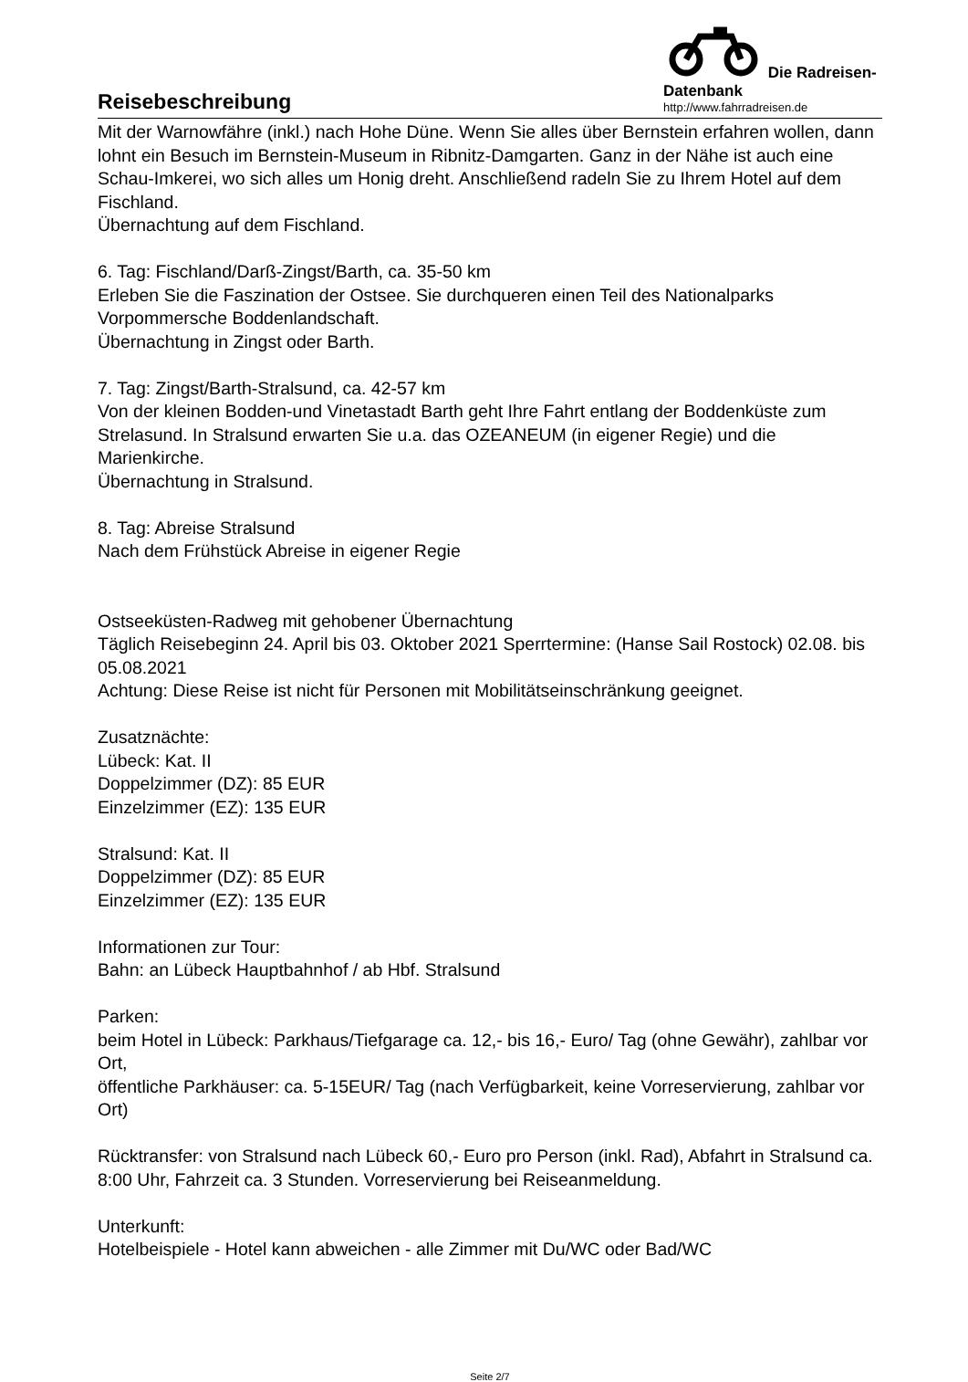Reisebeschreibung
Die Radreisen-Datenbank
http://www.fahrradreisen.de
Mit der Warnowfähre (inkl.) nach Hohe Düne. Wenn Sie alles über Bernstein erfahren wollen, dann lohnt ein Besuch im Bernstein-Museum in Ribnitz-Damgarten. Ganz in der Nähe ist auch eine Schau-Imkerei, wo sich alles um Honig dreht. Anschließend radeln Sie zu Ihrem Hotel auf dem Fischland.
Übernachtung auf dem Fischland.
6. Tag: Fischland/Darß-Zingst/Barth, ca. 35-50 km
Erleben Sie die Faszination der Ostsee. Sie durchqueren einen Teil des Nationalparks Vorpommersche Boddenlandschaft.
Übernachtung in Zingst oder Barth.
7. Tag: Zingst/Barth-Stralsund, ca. 42-57 km
Von der kleinen Bodden-und Vinetastadt Barth geht Ihre Fahrt entlang der Boddenküste zum Strelasund. In Stralsund erwarten Sie u.a. das OZEANEUM (in eigener Regie) und die Marienkirche.
Übernachtung in Stralsund.
8. Tag: Abreise Stralsund
Nach dem Frühstück Abreise in eigener Regie
Ostseeküsten-Radweg mit gehobener Übernachtung
Täglich Reisebeginn 24. April bis 03. Oktober 2021 Sperrtermine: (Hanse Sail Rostock) 02.08. bis 05.08.2021
Achtung: Diese Reise ist nicht für Personen mit Mobilitätseinschränkung geeignet.
Zusatznächte:
Lübeck: Kat. II
Doppelzimmer (DZ): 85 EUR
Einzelzimmer (EZ): 135 EUR
Stralsund: Kat. II
Doppelzimmer (DZ): 85 EUR
Einzelzimmer (EZ): 135 EUR
Informationen zur Tour:
Bahn: an Lübeck Hauptbahnhof / ab Hbf. Stralsund
Parken:
beim Hotel in Lübeck: Parkhaus/Tiefgarage ca. 12,- bis 16,- Euro/ Tag (ohne Gewähr), zahlbar vor Ort,
öffentliche Parkhäuser: ca. 5-15EUR/ Tag (nach Verfügbarkeit, keine Vorreservierung, zahlbar vor Ort)
Rücktransfer: von Stralsund nach Lübeck 60,- Euro pro Person (inkl. Rad), Abfahrt in Stralsund ca. 8:00 Uhr, Fahrzeit ca. 3 Stunden. Vorreservierung bei Reiseanmeldung.
Unterkunft:
Hotelbeispiele - Hotel kann abweichen - alle Zimmer mit Du/WC oder Bad/WC
Seite 2/7